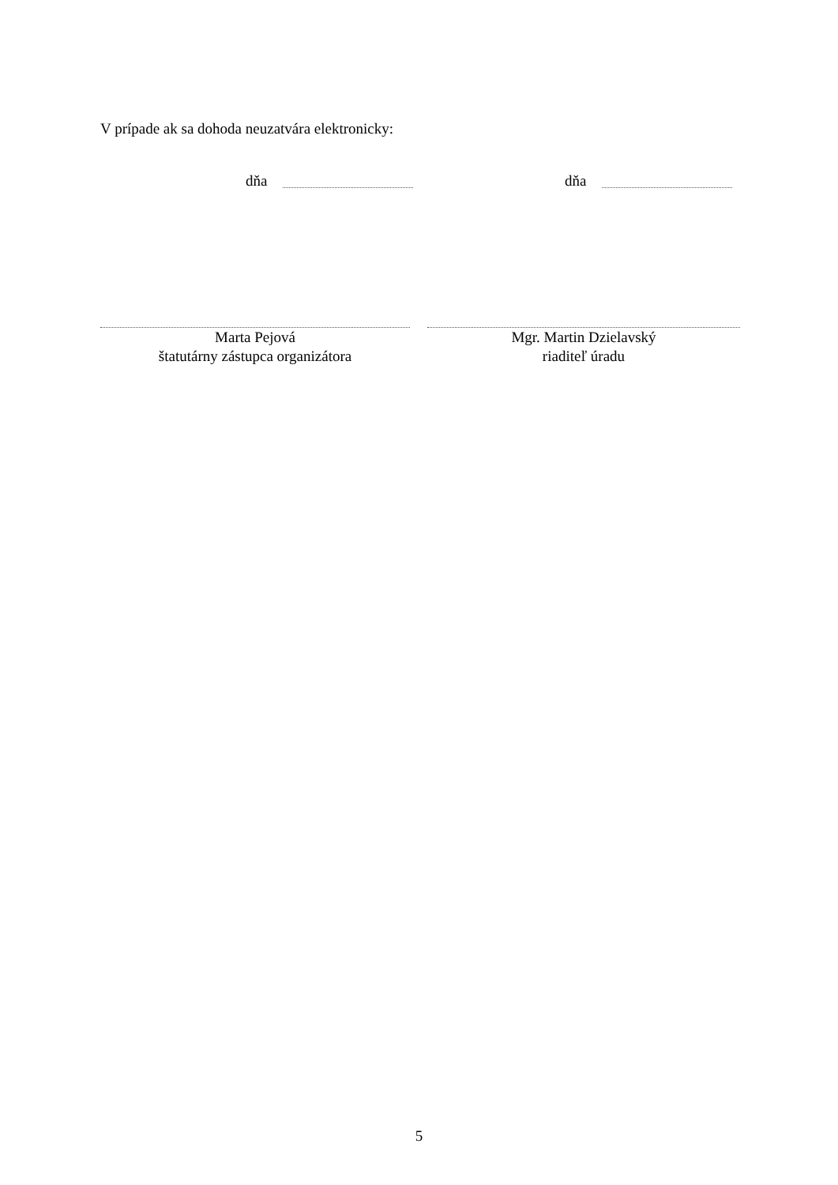V prípade ak sa dohoda neuzatvára elektronicky:
dňa dňa
Marta Pejová
štatutárny zástupca organizátora
Mgr. Martin Dzielavský
riaditeľ úradu
5